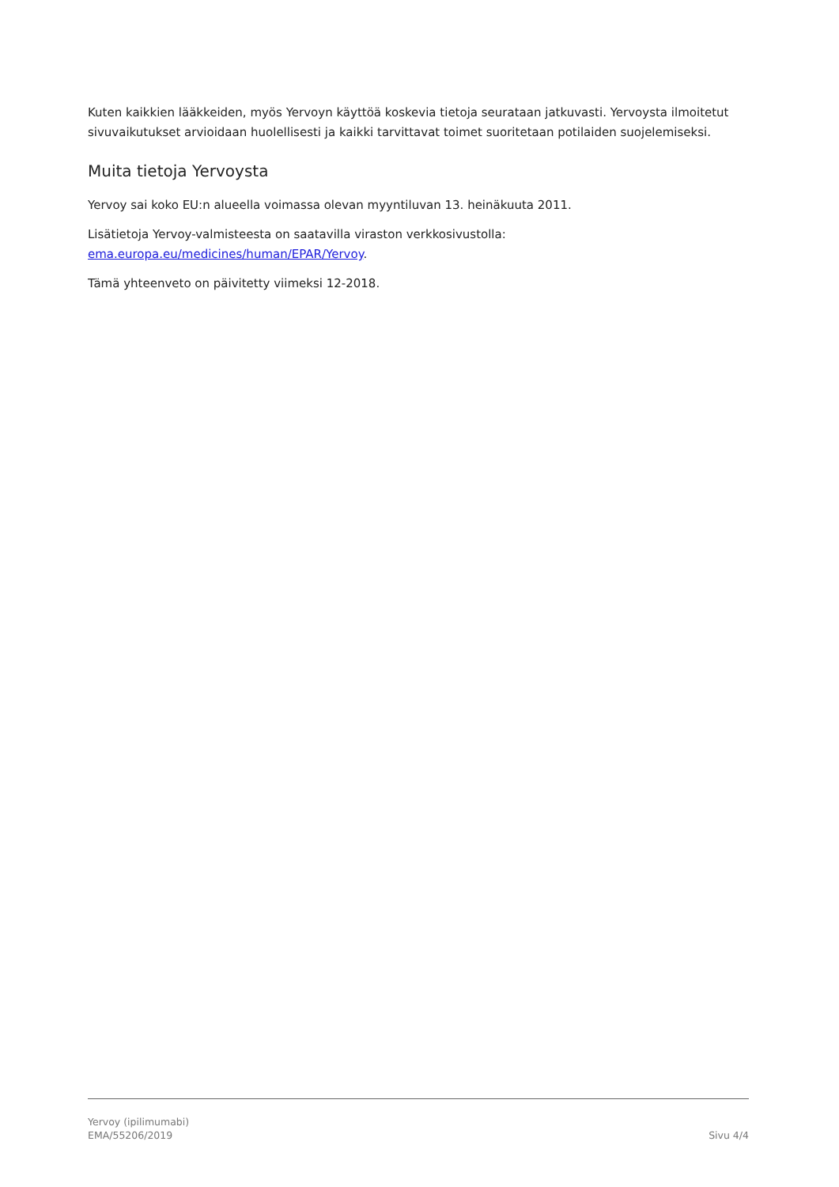Kuten kaikkien lääkkeiden, myös Yervoyn käyttöä koskevia tietoja seurataan jatkuvasti. Yervoysta ilmoitetut sivuvaikutukset arvioidaan huolellisesti ja kaikki tarvittavat toimet suoritetaan potilaiden suojelemiseksi.
Muita tietoja Yervoysta
Yervoy sai koko EU:n alueella voimassa olevan myyntiluvan 13. heinäkuuta 2011.
Lisätietoja Yervoy-valmisteesta on saatavilla viraston verkkosivustolla: ema.europa.eu/medicines/human/EPAR/Yervoy.
Tämä yhteenveto on päivitetty viimeksi 12-2018.
Yervoy (ipilimumabi)
EMA/55206/2019
Sivu 4/4